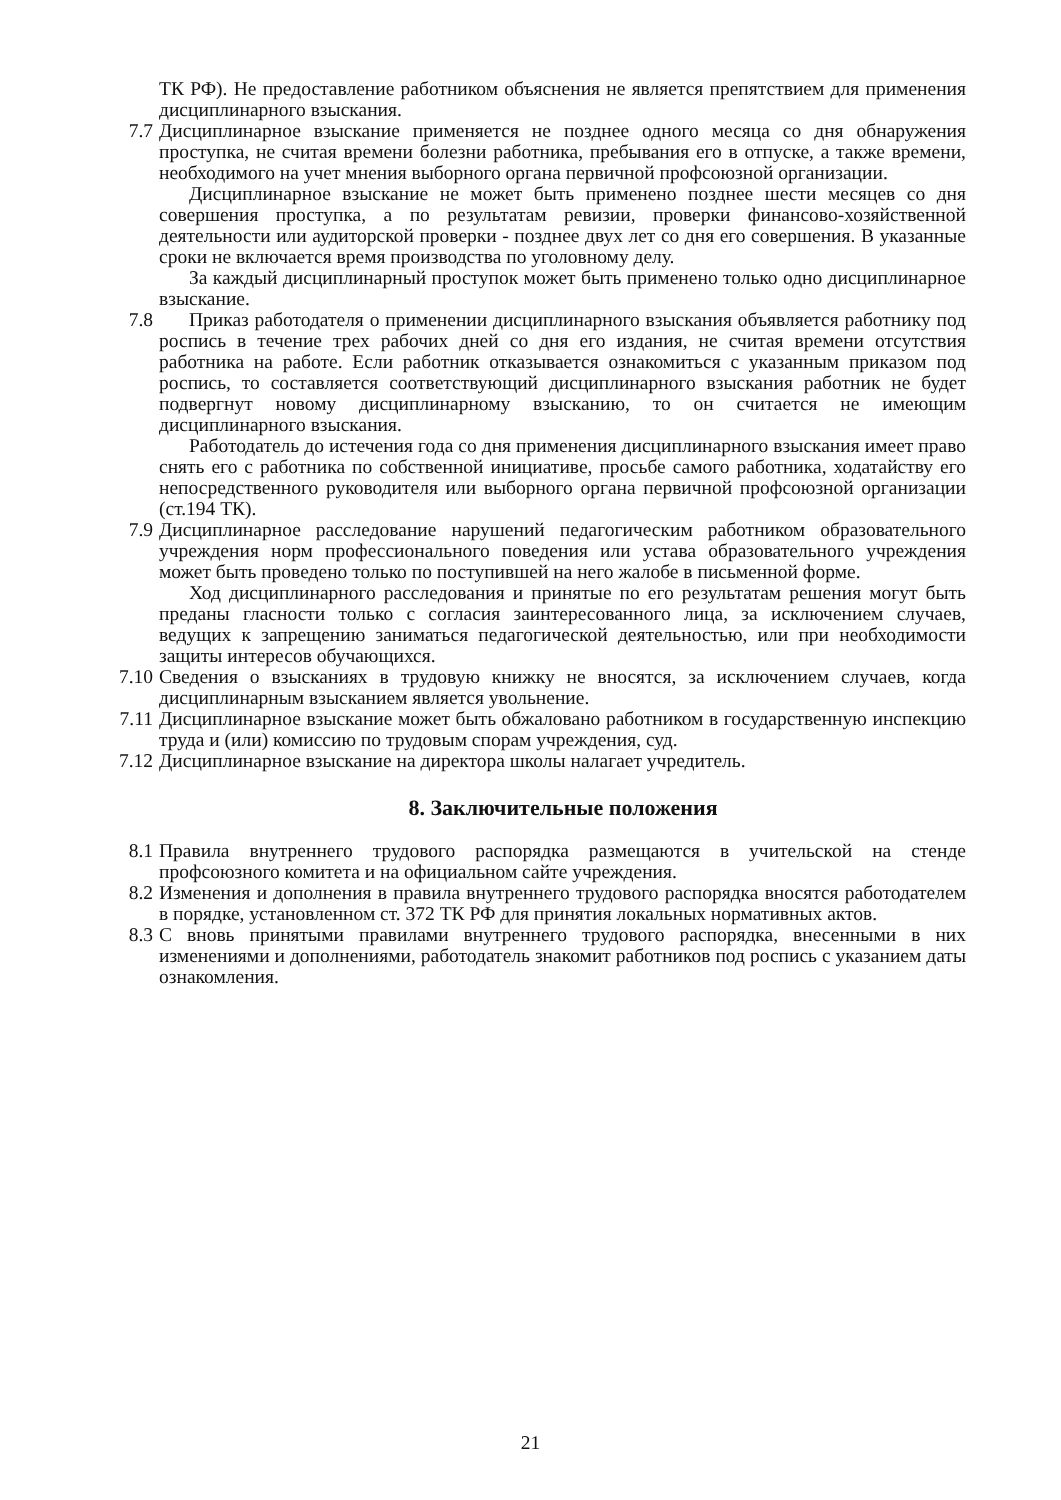ТК РФ). Не предоставление работником объяснения не является препятствием для применения дисциплинарного взыскания.
7.7 Дисциплинарное взыскание применяется не позднее одного месяца со дня обнаружения проступка, не считая времени болезни работника, пребывания его в отпуске, а также времени, необходимого на учет мнения выборного органа первичной профсоюзной организации.
Дисциплинарное взыскание не может быть применено позднее шести месяцев со дня совершения проступка, а по результатам ревизии, проверки финансово-хозяйственной деятельности или аудиторской проверки - позднее двух лет со дня его совершения. В указанные сроки не включается время производства по уголовному делу.
За каждый дисциплинарный проступок может быть применено только одно дисциплинарное взыскание.
7.8 Приказ работодателя о применении дисциплинарного взыскания объявляется работнику под роспись в течение трех рабочих дней со дня его издания, не считая времени отсутствия работника на работе. Если работник отказывается ознакомиться с указанным приказом под роспись, то составляется соответствующий дисциплинарного взыскания работник не будет подвергнут новому дисциплинарному взысканию, то он считается не имеющим дисциплинарного взыскания.
Работодатель до истечения года со дня применения дисциплинарного взыскания имеет право снять его с работника по собственной инициативе, просьбе самого работника, ходатайству его непосредственного руководителя или выборного органа первичной профсоюзной организации (ст.194 ТК).
7.9 Дисциплинарное расследование нарушений педагогическим работником образовательного учреждения норм профессионального поведения или устава образовательного учреждения может быть проведено только по поступившей на него жалобе в письменной форме.
Ход дисциплинарного расследования и принятые по его результатам решения могут быть преданы гласности только с согласия заинтересованного лица, за исключением случаев, ведущих к запрещению заниматься педагогической деятельностью, или при необходимости защиты интересов обучающихся.
7.10 Сведения о взысканиях в трудовую книжку не вносятся, за исключением случаев, когда дисциплинарным взысканием является увольнение.
7.11 Дисциплинарное взыскание может быть обжаловано работником в государственную инспекцию труда и (или) комиссию по трудовым спорам учреждения, суд.
7.12 Дисциплинарное взыскание на директора школы налагает учредитель.
8. Заключительные положения
8.1 Правила внутреннего трудового распорядка размещаются в учительской на стенде профсоюзного комитета и на официальном сайте учреждения.
8.2 Изменения и дополнения в правила внутреннего трудового распорядка вносятся работодателем в порядке, установленном ст. 372 ТК РФ для принятия локальных нормативных актов.
8.3 С вновь принятыми правилами внутреннего трудового распорядка, внесенными в них изменениями и дополнениями, работодатель знакомит работников под роспись с указанием даты ознакомления.
21